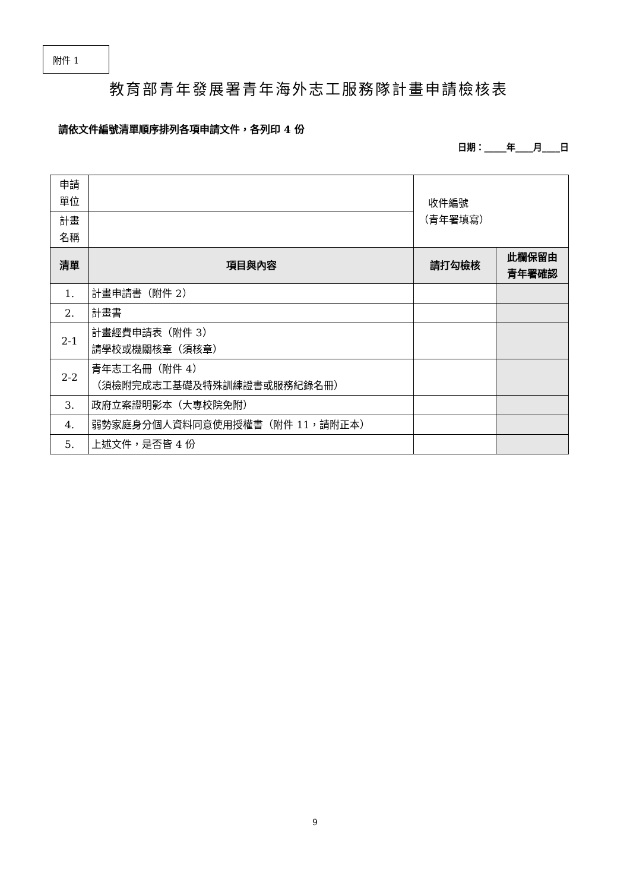附件 1
教育部青年發展署青年海外志工服務隊計畫申請檢核表
請依文件編號清單順序排列各項申請文件，各列印 4 份
日期：_____年____月____日
| 申請 單位 | | 收件編號 （青年署填寫） | |
| 計畫 名稱 | | | |
| 清單 | 項目與內容 | 請打勾檢核 | 此欄保留由 青年署確認 |
| 1. | 計畫申請書（附件 2） | | |
| 2. | 計畫書 | | |
| 2-1 | 計畫經費申請表（附件 3） 請學校或機關核章（須核章） | | |
| 2-2 | 青年志工名冊（附件 4） （須檢附完成志工基礎及特殊訓練證書或服務紀錄名冊） | | |
| 3. | 政府立案證明影本（大專校院免附） | | |
| 4. | 弱勢家庭身分個人資料同意使用授權書（附件 11，請附正本） | | |
| 5. | 上述文件，是否皆 4 份 | | |
9